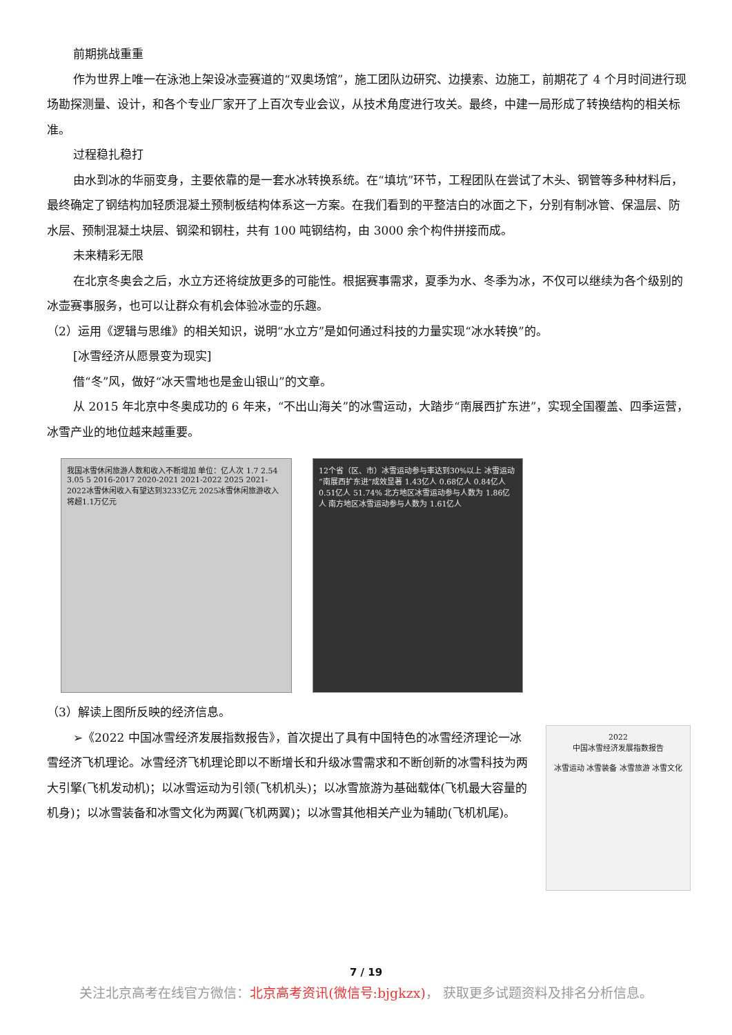前期挑战重重
作为世界上唯一在泳池上架设冰壶赛道的“双奥场馆”，施工团队边研究、边摸索、边施工，前期花了 4 个月时间进行现场勘探测量、设计，和各个专业厂家开了上百次专业会议，从技术角度进行攻关。最终，中建一局形成了转换结构的相关标准。
过程稳扎稳打
由水到冰的华丽变身，主要依靠的是一套水冰转换系统。在“填坑”环节，工程团队在尝试了木头、钢管等多种材料后，最终确定了钢结构加轻质混凝土预制板结构体系这一方案。在我们看到的平整洁白的冰面之下，分别有制冰管、保温层、防水层、预制混凝土块层、钢梁和钢柱，共有 100 吨钢结构，由 3000 余个构件拼接而成。
未来精彩无限
在北京冬奥会之后，水立方还将绽放更多的可能性。根据赛事需求，夏季为水、冬季为冰，不仅可以继续为各个级别的冰壶赛事服务，也可以让群众有机会体验冰壶的乐趣。
（2）运用《逻辑与思维》的相关知识，说明“水立方”是如何通过科技的力量实现“冰水转换”的。
[冰雪经济从愿景变为现实]
借“冬”风，做好“冰天雪地也是金山银山”的文章。
从 2015 年北京中冬奥成功的 6 年来，“不出山海关”的冰雪运动，大踏步“南展西扩东进”，实现全国覆盖、四季运营，冰雪产业的地位越来越重要。
我国冰雪休闲旅游人数和收入不断增加 单位：亿人次 1.7 2.54 3.05 5 2016-2017 2020-2021 2021-2022 2025 2021-2022冰雪休闲收入有望达到3233亿元 2025冰雪休闲旅游收入将超1.1万亿元
12个省（区、市）冰雪运动参与率达到30%以上 冰雪运动“南展西扩东进”成效显著 1.43亿人 0.68亿人 0.84亿人 0.51亿人 51.74% 北方地区冰雪运动参与人数为 1.86亿人 南方地区冰雪运动参与人数为 1.61亿人
（3）解读上图所反映的经济信息。
➢《2022 中国冰雪经济发展指数报告》，首次提出了具有中国特色的冰雪经济理论一冰雪经济飞机理论。冰雪经济飞机理论即以不断增长和升级冰雪需求和不断创新的冰雪科技为两大引擎(飞机发动机)；以冰雪运动为引领(飞机机头)；以冰雪旅游为基础载体(飞机最大容量的机身)；以冰雪装备和冰雪文化为两翼(飞机两翼)；以冰雪其他相关产业为辅助(飞机机尾)。
2022
中国冰雪经济发展指数报告
冰雪运动 冰雪装备 冰雪旅游 冰雪文化
7 / 19
关注北京高考在线官方微信：北京高考资讯(微信号:bjgkzx)， 获取更多试题资料及排名分析信息。